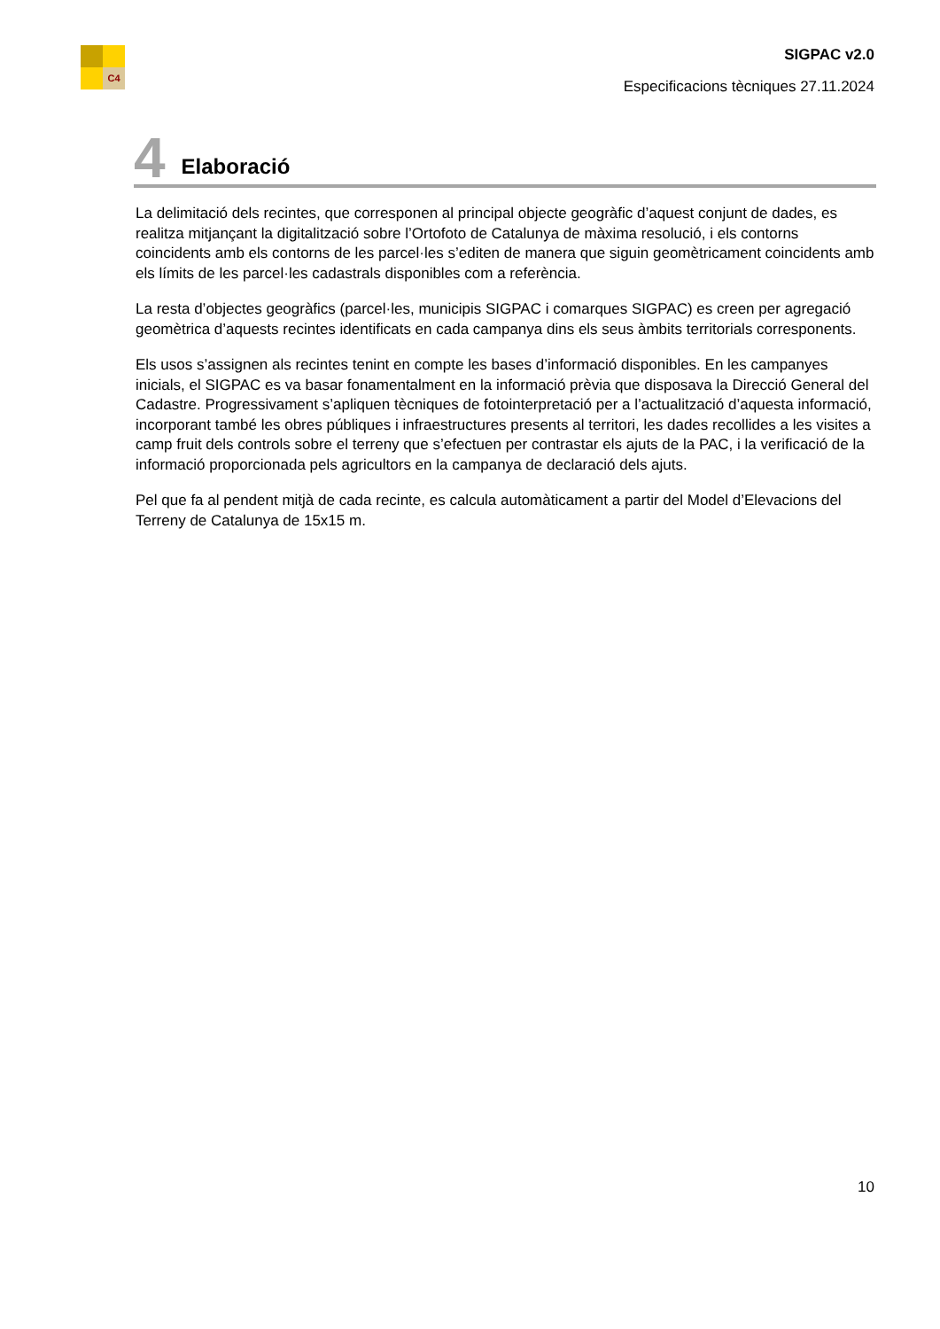C4
SIGPAC v2.0
Especificacions tècniques 27.11.2024
4 Elaboració
La delimitació dels recintes, que corresponen al principal objecte geogràfic d’aquest conjunt de dades, es realitza mitjançant la digitalització sobre l’Ortofoto de Catalunya de màxima resolució, i els contorns coincidents amb els contorns de les parcel·les s’editen de manera que siguin geomètricament coincidents amb els límits de les parcel·les cadastrals disponibles com a referència.
La resta d’objectes geogràfics (parcel·les, municipis SIGPAC i comarques SIGPAC) es creen per agregació geomètrica d’aquests recintes identificats en cada campanya dins els seus àmbits territorials corresponents.
Els usos s’assignen als recintes tenint en compte les bases d’informació disponibles. En les campanyes inicials, el SIGPAC es va basar fonamentalment en la informació prèvia que disposava la Direcció General del Cadastre. Progressivament s’apliquen tècniques de fotointerpretació per a l’actualització d’aquesta informació, incorporant també les obres públiques i infraestructures presents al territori, les dades recollides a les visites a camp fruit dels controls sobre el terreny que s’efectuen per contrastar els ajuts de la PAC, i la verificació de la informació proporcionada pels agricultors en la campanya de declaració dels ajuts.
Pel que fa al pendent mitjà de cada recinte, es calcula automàticament a partir del Model d’Elevacions del Terreny de Catalunya de 15x15 m.
10